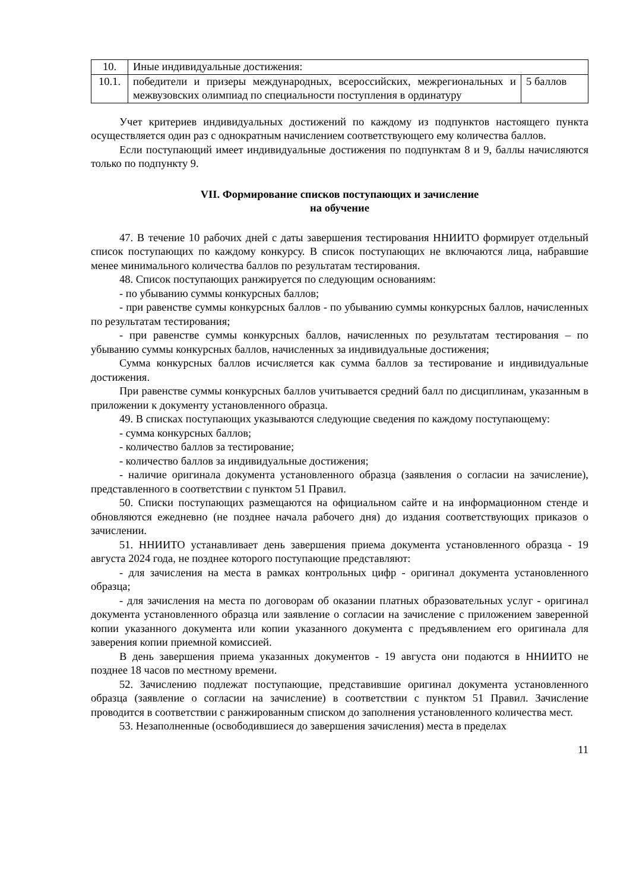| 10. | Иные индивидуальные достижения: | |
| 10.1. | победители и призеры международных, всероссийских, межрегиональных и межвузовских олимпиад по специальности поступления в ординатуру | 5 баллов |
Учет критериев индивидуальных достижений по каждому из подпунктов настоящего пункта осуществляется один раз с однократным начислением соответствующего ему количества баллов.
Если поступающий имеет индивидуальные достижения по подпунктам 8 и 9, баллы начисляются только по подпункту 9.
VII. Формирование списков поступающих и зачисление
на обучение
47. В течение 10 рабочих дней с даты завершения тестирования ННИИТО формирует отдельный список поступающих по каждому конкурсу. В список поступающих не включаются лица, набравшие менее минимального количества баллов по результатам тестирования.
48. Список поступающих ранжируется по следующим основаниям:
- по убыванию суммы конкурсных баллов;
- при равенстве суммы конкурсных баллов - по убыванию суммы конкурсных баллов, начисленных по результатам тестирования;
- при равенстве суммы конкурсных баллов, начисленных по результатам тестирования – по убыванию суммы конкурсных баллов, начисленных за индивидуальные достижения;
Сумма конкурсных баллов исчисляется как сумма баллов за тестирование и индивидуальные достижения.
При равенстве суммы конкурсных баллов учитывается средний балл по дисциплинам, указанным в приложении к документу установленного образца.
49. В списках поступающих указываются следующие сведения по каждому поступающему:
- сумма конкурсных баллов;
- количество баллов за тестирование;
- количество баллов за индивидуальные достижения;
- наличие оригинала документа установленного образца (заявления о согласии на зачисление), представленного в соответствии с пунктом 51 Правил.
50. Списки поступающих размещаются на официальном сайте и на информационном стенде и обновляются ежедневно (не позднее начала рабочего дня) до издания соответствующих приказов о зачислении.
51. ННИИТО устанавливает день завершения приема документа установленного образца - 19 августа 2024 года, не позднее которого поступающие представляют:
- для зачисления на места в рамках контрольных цифр - оригинал документа установленного образца;
- для зачисления на места по договорам об оказании платных образовательных услуг - оригинал документа установленного образца или заявление о согласии на зачисление с приложением заверенной копии указанного документа или копии указанного документа с предъявлением его оригинала для заверения копии приемной комиссией.
В день завершения приема указанных документов - 19 августа они подаются в ННИИТО не позднее 18 часов по местному времени.
52. Зачислению подлежат поступающие, представившие оригинал документа установленного образца (заявление о согласии на зачисление) в соответствии с пунктом 51 Правил. Зачисление проводится в соответствии с ранжированным списком до заполнения установленного количества мест.
53. Незаполненные (освободившиеся до завершения зачисления) места в пределах
11